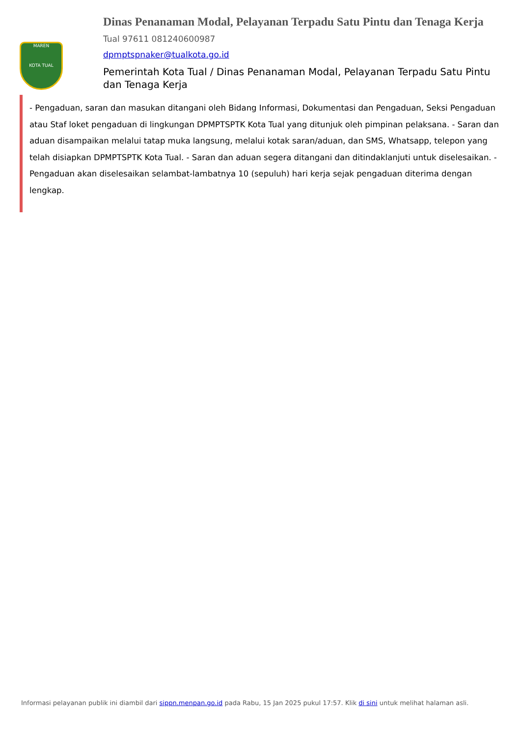MAREN
KOTA TUAL
Dinas Penanaman Modal, Pelayanan Terpadu Satu Pintu dan Tenaga Kerja
Tual 97611 081240600987
dpmptspnaker@tualkota.go.id
Pemerintah Kota Tual / Dinas Penanaman Modal, Pelayanan Terpadu Satu Pintu dan Tenaga Kerja
- Pengaduan, saran dan masukan ditangani oleh Bidang Informasi, Dokumentasi dan Pengaduan, Seksi Pengaduan atau Staf loket pengaduan di lingkungan DPMPTSPTK Kota Tual yang ditunjuk oleh pimpinan pelaksana. - Saran dan aduan disampaikan melalui tatap muka langsung, melalui kotak saran/aduan, dan SMS, Whatsapp, telepon yang telah disiapkan DPMPTSPTK Kota Tual. - Saran dan aduan segera ditangani dan ditindaklanjuti untuk diselesaikan. - Pengaduan akan diselesaikan selambat-lambatnya 10 (sepuluh) hari kerja sejak pengaduan diterima dengan lengkap.
Informasi pelayanan publik ini diambil dari sippn.menpan.go.id pada Rabu, 15 Jan 2025 pukul 17:57. Klik di sini untuk melihat halaman asli.